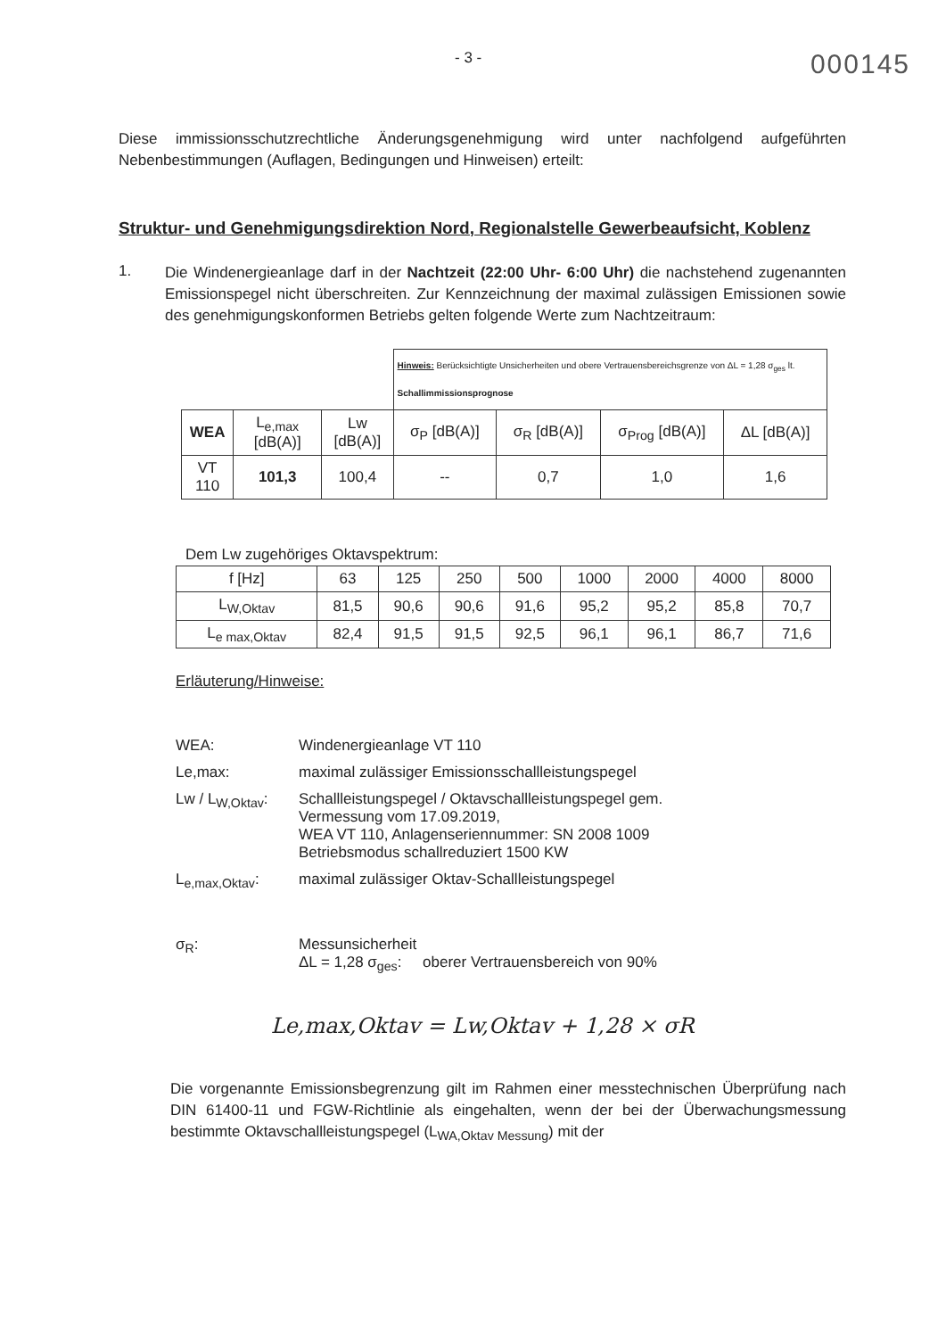- 3 - 000145
Diese immissionsschutzrechtliche Änderungsgenehmigung wird unter nachfolgend aufgeführten Nebenbestimmungen (Auflagen, Bedingungen und Hinweisen) erteilt:
Struktur- und Genehmigungsdirektion Nord, Regionalstelle Gewerbeaufsicht, Koblenz
1.
Die Windenergieanlage darf in der Nachtzeit (22:00 Uhr- 6:00 Uhr) die nachstehend zugenannten Emissionspegel nicht überschreiten. Zur Kennzeichnung der maximal zulässigen Emissionen sowie des genehmigungskonformen Betriebs gelten folgende Werte zum Nachtzeitraum:
| | | | Hinweis: Berücksichtigte Unsicherheiten und obere Vertrauensbereichsgrenze von ΔL = 1,28 σ<sub>ges</sub> lt. Schallimmissionsprognose | | | |
| WEA | L<sub>e,max</sub> [dB(A)] | Lw [dB(A)] | σ<sub>P</sub> [dB(A)] | σ<sub>R</sub> [dB(A)] | σ<sub>Prog</sub> [dB(A)] | ΔL [dB(A)] |
| VT 110 | 101,3 | 100,4 | -- | 0,7 | 1,0 | 1,6 |
Dem Lw zugehöriges Oktavspektrum:
| f [Hz] | 63 | 125 | 250 | 500 | 1000 | 2000 | 4000 | 8000 |
| L<sub>W,Oktav</sub> | 81,5 | 90,6 | 90,6 | 91,6 | 95,2 | 95,2 | 85,8 | 70,7 |
| L<sub>e max,Oktav</sub> | 82,4 | 91,5 | 91,5 | 92,5 | 96,1 | 96,1 | 86,7 | 71,6 |
Erläuterung/Hinweise:
WEA: Windenergieanlage VT 110 Le,max: maximal zulässiger Emissionsschallleistungspegel Lw / L<sub>W,Oktav</sub>: Schallleistungspegel / Oktavschallleistungspegel gem.
Vermessung vom 17.09.2019,
WEA VT 110, Anlagenseriennummer: SN 2008 1009
Betriebsmodus schallreduziert 1500 KW L<sub>e,max,Oktav</sub>: maximal zulässiger Oktav-Schallleistungspegel σ<sub>R</sub>: Messunsicherheit
ΔL = 1,28 σ<sub>ges</sub>: oberer Vertrauensbereich von 90%
Le,max,Oktav = Lw,Oktav + 1,28 × σR
Die vorgenannte Emissionsbegrenzung gilt im Rahmen einer messtechnischen Überprüfung nach DIN 61400-11 und FGW-Richtlinie als eingehalten, wenn der bei der Überwachungsmessung bestimmte Oktavschallleistungspegel (L<sub>WA,Oktav Messung</sub>) mit der